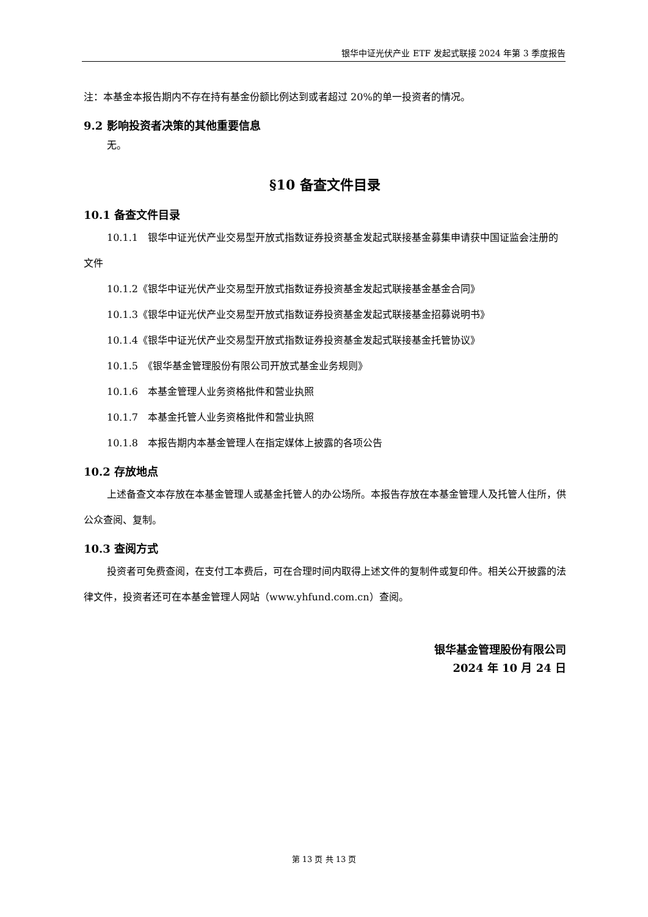银华中证光伏产业 ETF 发起式联接 2024 年第 3 季度报告
注：本基金本报告期内不存在持有基金份额比例达到或者超过 20%的单一投资者的情况。
9.2 影响投资者决策的其他重要信息
无。
§10 备查文件目录
10.1 备查文件目录
10.1.1　银华中证光伏产业交易型开放式指数证券投资基金发起式联接基金募集申请获中国证监会注册的文件
10.1.2《银华中证光伏产业交易型开放式指数证券投资基金发起式联接基金基金合同》
10.1.3《银华中证光伏产业交易型开放式指数证券投资基金发起式联接基金招募说明书》
10.1.4《银华中证光伏产业交易型开放式指数证券投资基金发起式联接基金托管协议》
10.1.5　《银华基金管理股份有限公司开放式基金业务规则》
10.1.6　本基金管理人业务资格批件和营业执照
10.1.7　本基金托管人业务资格批件和营业执照
10.1.8　本报告期内本基金管理人在指定媒体上披露的各项公告
10.2 存放地点
上述备查文本存放在本基金管理人或基金托管人的办公场所。本报告存放在本基金管理人及托管人住所，供公众查阅、复制。
10.3 查阅方式
投资者可免费查阅，在支付工本费后，可在合理时间内取得上述文件的复制件或复印件。相关公开披露的法律文件，投资者还可在本基金管理人网站（www.yhfund.com.cn）查阅。
银华基金管理股份有限公司
2024 年 10 月 24 日
第 13 页 共 13 页